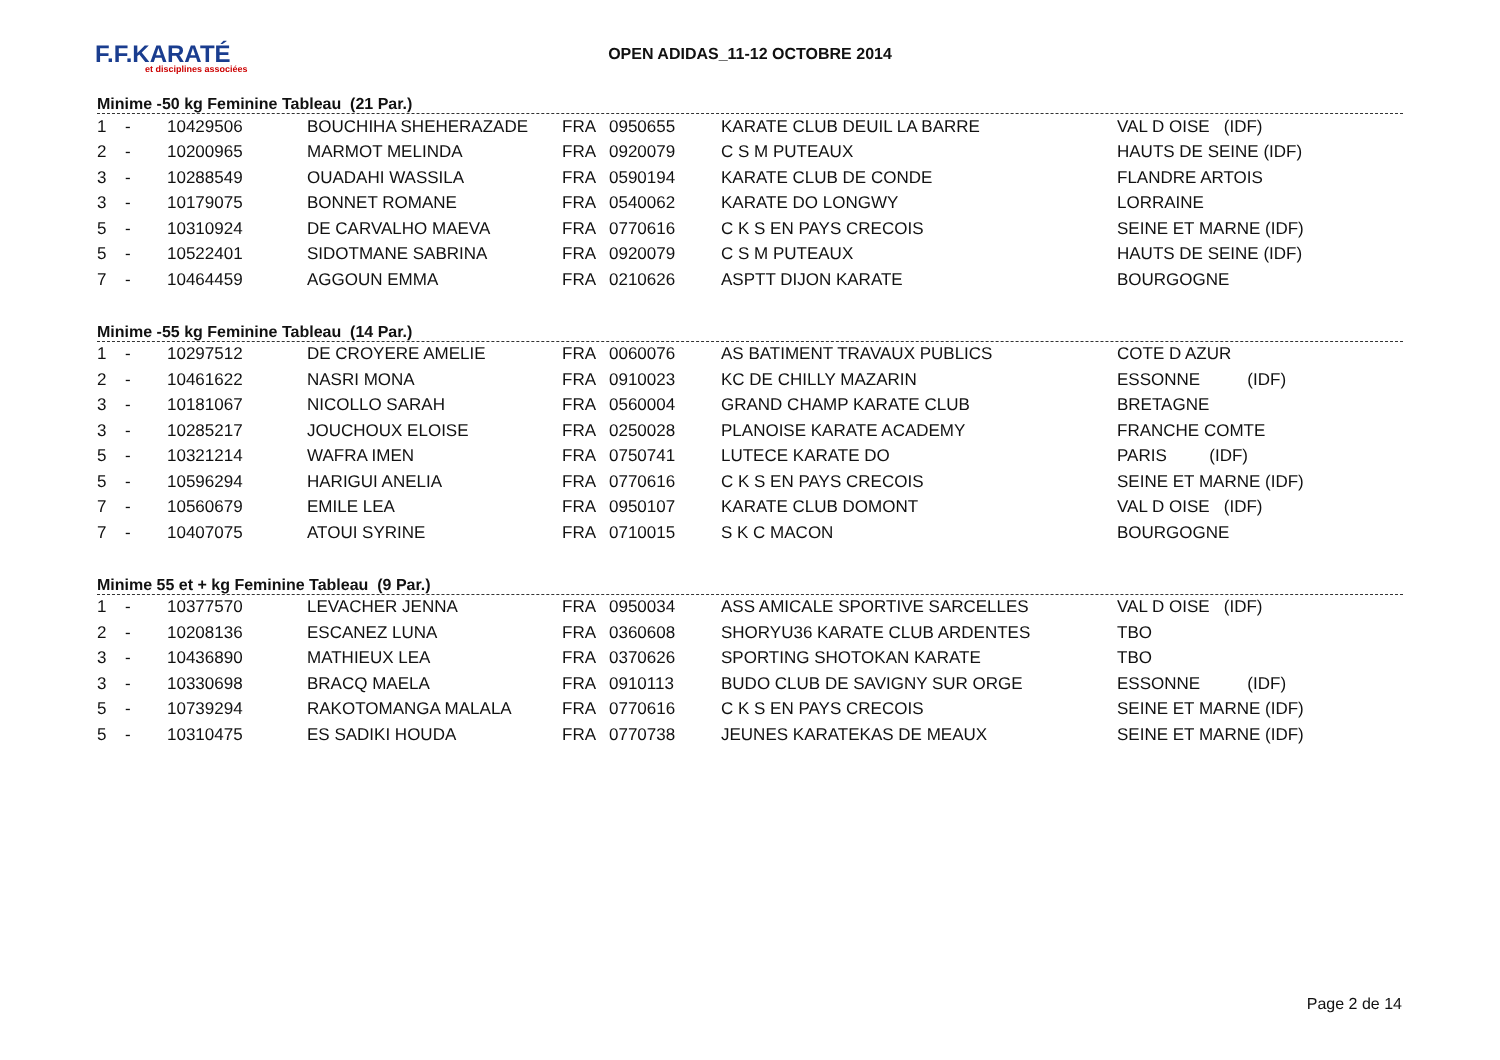F.F.KARATÉ
et disciplines associées
OPEN ADIDAS_11-12 OCTOBRE 2014
Minime -50 kg Feminine Tableau (21 Par.)
| 1 | - | 10429506 | BOUCHIHA SHEHERAZADE | FRA | 0950655 | KARATE CLUB DEUIL LA BARRE | VAL D OISE (IDF) |
| 2 | - | 10200965 | MARMOT MELINDA | FRA | 0920079 | C S M PUTEAUX | HAUTS DE SEINE (IDF) |
| 3 | - | 10288549 | OUADAHI WASSILA | FRA | 0590194 | KARATE CLUB DE CONDE | FLANDRE ARTOIS |
| 3 | - | 10179075 | BONNET ROMANE | FRA | 0540062 | KARATE DO LONGWY | LORRAINE |
| 5 | - | 10310924 | DE CARVALHO MAEVA | FRA | 0770616 | C K S EN PAYS CRECOIS | SEINE ET MARNE (IDF) |
| 5 | - | 10522401 | SIDOTMANE SABRINA | FRA | 0920079 | C S M PUTEAUX | HAUTS DE SEINE (IDF) |
| 7 | - | 10464459 | AGGOUN EMMA | FRA | 0210626 | ASPTT DIJON KARATE | BOURGOGNE |
Minime -55 kg Feminine Tableau (14 Par.)
| 1 | - | 10297512 | DE CROYERE AMELIE | FRA | 0060076 | AS BATIMENT TRAVAUX PUBLICS | COTE D AZUR |
| 2 | - | 10461622 | NASRI MONA | FRA | 0910023 | KC DE CHILLY MAZARIN | ESSONNE (IDF) |
| 3 | - | 10181067 | NICOLLO SARAH | FRA | 0560004 | GRAND CHAMP KARATE CLUB | BRETAGNE |
| 3 | - | 10285217 | JOUCHOUX ELOISE | FRA | 0250028 | PLANOISE KARATE ACADEMY | FRANCHE COMTE |
| 5 | - | 10321214 | WAFRA IMEN | FRA | 0750741 | LUTECE KARATE DO | PARIS (IDF) |
| 5 | - | 10596294 | HARIGUI ANELIA | FRA | 0770616 | C K S EN PAYS CRECOIS | SEINE ET MARNE (IDF) |
| 7 | - | 10560679 | EMILE LEA | FRA | 0950107 | KARATE CLUB DOMONT | VAL D OISE (IDF) |
| 7 | - | 10407075 | ATOUI SYRINE | FRA | 0710015 | S K C MACON | BOURGOGNE |
Minime 55 et + kg Feminine Tableau (9 Par.)
| 1 | - | 10377570 | LEVACHER JENNA | FRA | 0950034 | ASS AMICALE SPORTIVE SARCELLES | VAL D OISE (IDF) |
| 2 | - | 10208136 | ESCANEZ LUNA | FRA | 0360608 | SHORYU36 KARATE CLUB ARDENTES | TBO |
| 3 | - | 10436890 | MATHIEUX LEA | FRA | 0370626 | SPORTING SHOTOKAN KARATE | TBO |
| 3 | - | 10330698 | BRACQ MAELA | FRA | 0910113 | BUDO CLUB DE SAVIGNY SUR ORGE | ESSONNE (IDF) |
| 5 | - | 10739294 | RAKOTOMANGA MALALA | FRA | 0770616 | C K S EN PAYS CRECOIS | SEINE ET MARNE (IDF) |
| 5 | - | 10310475 | ES SADIKI HOUDA | FRA | 0770738 | JEUNES KARATEKAS DE MEAUX | SEINE ET MARNE (IDF) |
Page 2 de 14